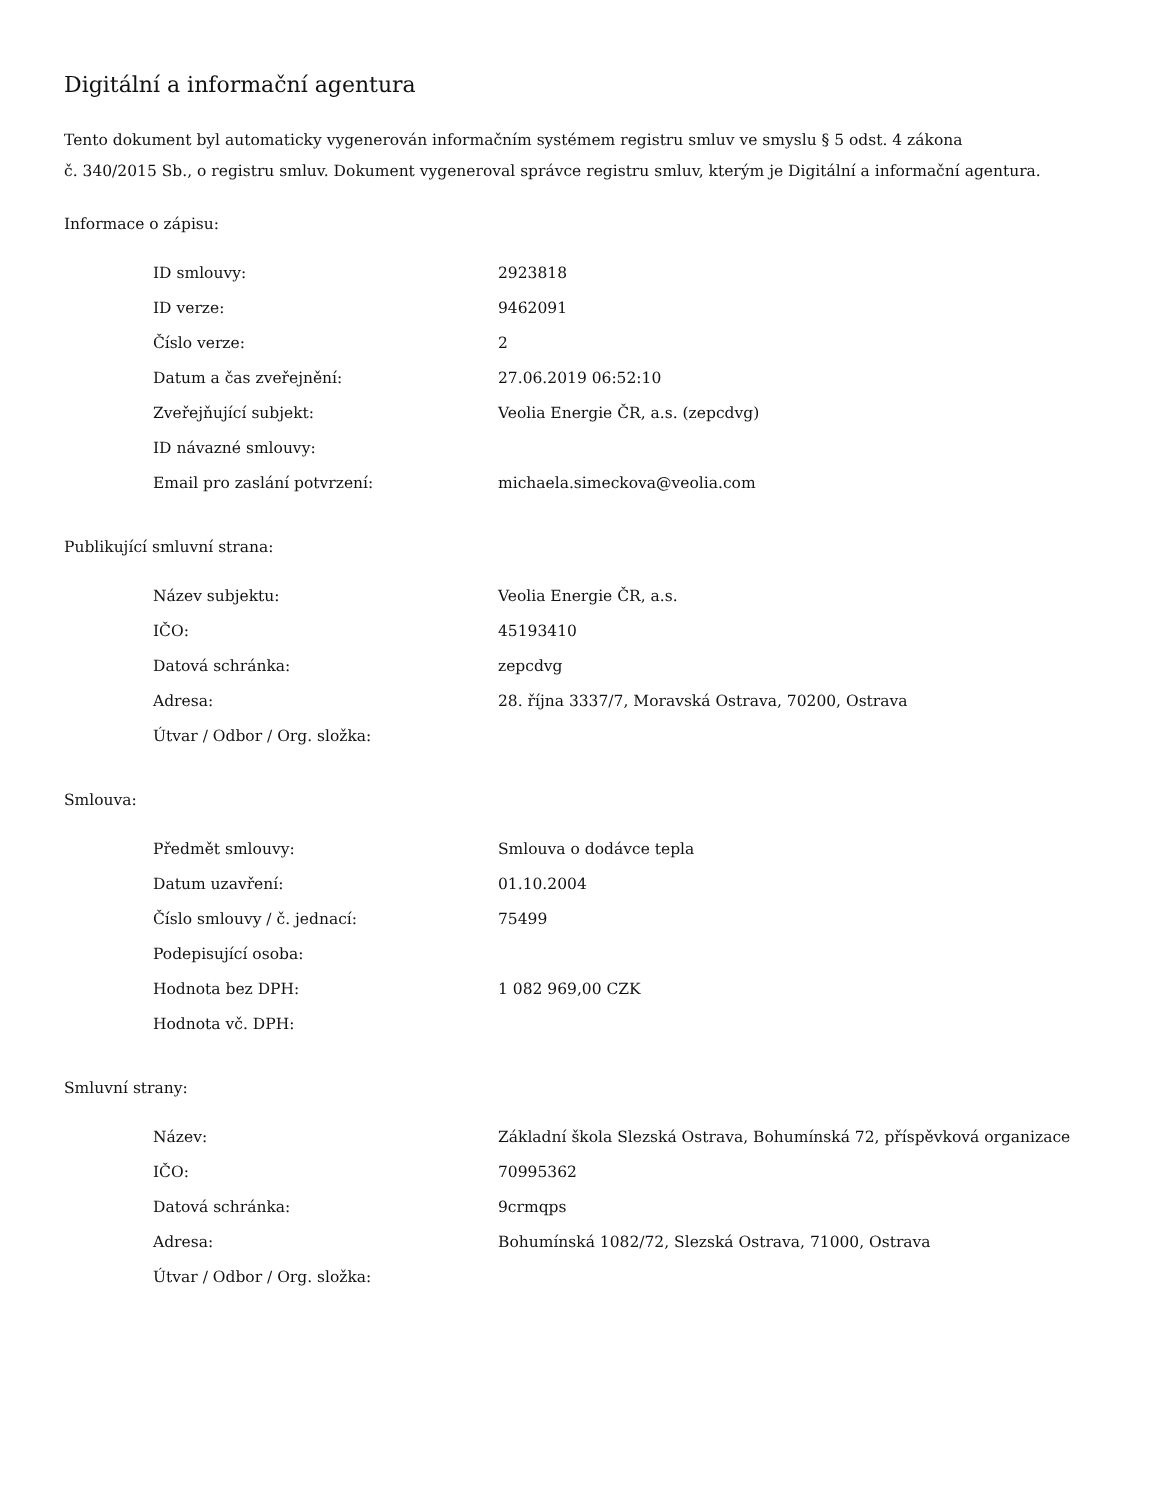Digitální a informační agentura
Tento dokument byl automaticky vygenerován informačním systémem registru smluv ve smyslu § 5 odst. 4 zákona
č. 340/2015 Sb., o registru smluv. Dokument vygeneroval správce registru smluv, kterým je Digitální a informační agentura.
Informace o zápisu:
| ID smlouvy: | 2923818 |
| ID verze: | 9462091 |
| Číslo verze: | 2 |
| Datum a čas zveřejnění: | 27.06.2019 06:52:10 |
| Zveřejňující subjekt: | Veolia Energie ČR, a.s. (zepcdvg) |
| ID návazné smlouvy: | |
| Email pro zaslání potvrzení: | michaela.simeckova@veolia.com |
Publikující smluvní strana:
| Název subjektu: | Veolia Energie ČR, a.s. |
| IČO: | 45193410 |
| Datová schránka: | zepcdvg |
| Adresa: | 28. října 3337/7, Moravská Ostrava, 70200, Ostrava |
| Útvar / Odbor / Org. složka: | |
Smlouva:
| Předmět smlouvy: | Smlouva o dodávce tepla |
| Datum uzavření: | 01.10.2004 |
| Číslo smlouvy / č. jednací: | 75499 |
| Podepisující osoba: | |
| Hodnota bez DPH: | 1 082 969,00 CZK |
| Hodnota vč. DPH: | |
Smluvní strany:
| Název: | Základní škola Slezská Ostrava, Bohumínská 72, příspěvková organizace |
| IČO: | 70995362 |
| Datová schránka: | 9crmqps |
| Adresa: | Bohumínská 1082/72, Slezská Ostrava, 71000, Ostrava |
| Útvar / Odbor / Org. složka: | |